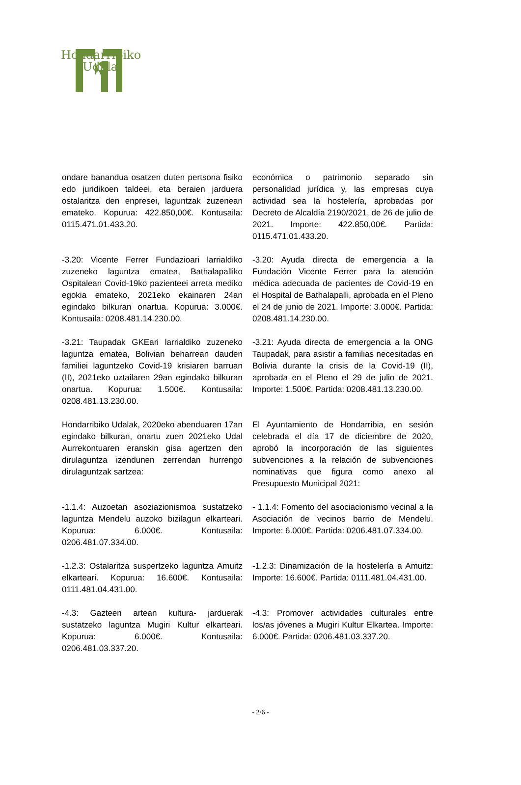Hondarribiko
Udala
ondare banandua osatzen duten pertsona fisiko edo juridikoen taldeei, eta beraien jarduera ostalaritza den enpresei, laguntzak zuzenean emateko. Kopurua: 422.850,00€. Kontusaila: 0115.471.01.433.20.
económica o patrimonio separado sin personalidad jurídica y, las empresas cuya actividad sea la hostelería, aprobadas por Decreto de Alcaldía 2190/2021, de 26 de julio de 2021. Importe: 422.850,00€. Partida: 0115.471.01.433.20.
-3.20: Vicente Ferrer Fundazioari larrialdiko zuzeneko laguntza ematea, Bathalapalliko Ospitalean Covid-19ko pazienteei arreta mediko egokia emateko, 2021eko ekainaren 24an egindako bilkuran onartua. Kopurua: 3.000€. Kontusaila: 0208.481.14.230.00.
-3.20: Ayuda directa de emergencia a la Fundación Vicente Ferrer para la atención médica adecuada de pacientes de Covid-19 en el Hospital de Bathalapalli, aprobada en el Pleno el 24 de junio de 2021. Importe: 3.000€. Partida: 0208.481.14.230.00.
-3.21: Taupadak GKEari larrialdiko zuzeneko laguntza ematea, Bolivian beharrean dauden familiei laguntzeko Covid-19 krisiaren barruan (II), 2021eko uztailaren 29an egindako bilkuran onartua. Kopurua: 1.500€. Kontusaila: 0208.481.13.230.00.
-3.21: Ayuda directa de emergencia a la ONG Taupadak, para asistir a familias necesitadas en Bolivia durante la crisis de la Covid-19 (II), aprobada en el Pleno el 29 de julio de 2021. Importe: 1.500€. Partida: 0208.481.13.230.00.
Hondarribiko Udalak, 2020eko abenduaren 17an egindako bilkuran, onartu zuen 2021eko Udal Aurrekontuaren eranskin gisa agertzen den dirulaguntza izendunen zerrendan hurrengo dirulaguntzak sartzea:
El Ayuntamiento de Hondarribia, en sesión celebrada el día 17 de diciembre de 2020, aprobó la incorporación de las siguientes subvenciones a la relación de subvenciones nominativas que figura como anexo al Presupuesto Municipal 2021:
-1.1.4: Auzoetan asoziazionismoa sustatzeko laguntza Mendelu auzoko bizilagun elkarteari. Kopurua: 6.000€. Kontusaila: 0206.481.07.334.00.
- 1.1.4: Fomento del asociacionismo vecinal a la Asociación de vecinos barrio de Mendelu. Importe: 6.000€. Partida: 0206.481.07.334.00.
-1.2.3: Ostalaritza suspertzeko laguntza Amuitz elkarteari. Kopurua: 16.600€. Kontusaila: 0111.481.04.431.00.
-1.2.3: Dinamización de la hostelería a Amuitz: Importe: 16.600€. Partida: 0111.481.04.431.00.
-4.3: Gazteen artean kultura- jarduerak sustatzeko laguntza Mugiri Kultur elkarteari. Kopurua: 6.000€. Kontusaila: 0206.481.03.337.20.
-4.3: Promover actividades culturales entre los/as jóvenes a Mugiri Kultur Elkartea. Importe: 6.000€. Partida: 0206.481.03.337.20.
- 2/6 -